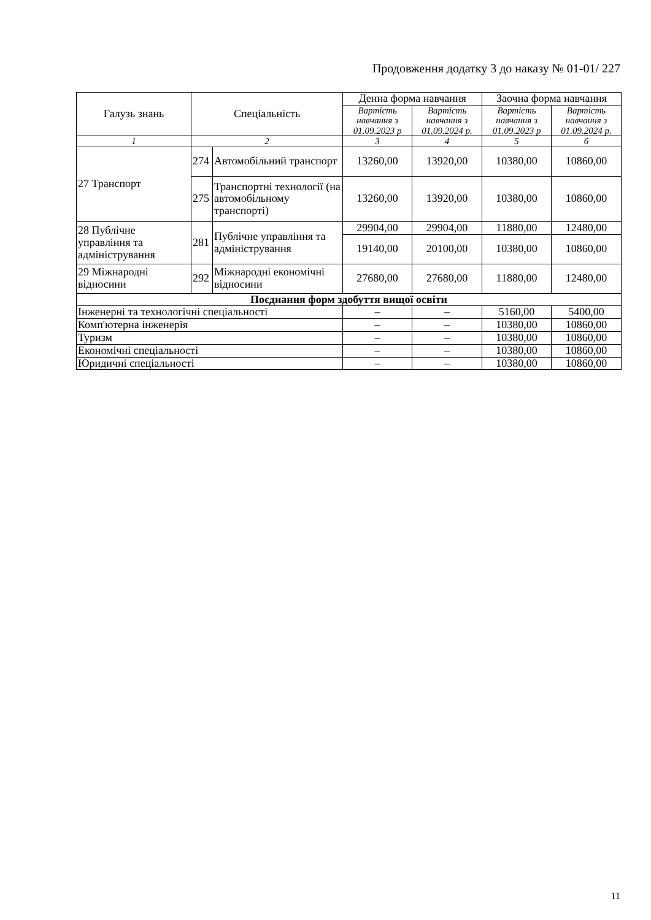Продовження додатку 3 до наказу № 01-01/ 227
| Галузь знань | Спеціальність | | Денна форма навчання | | Заочна форма навчання | |
| --- | --- | --- | --- | --- | --- | --- |
| | | | Вартість навчання з 01.09.2023 р | Вартість навчання з 01.09.2024 р. | Вартість навчання з 01.09.2023 р | Вартість навчання з 01.09.2024 р. |
| 1 | 2 | | 3 | 4 | 5 | 6 |
| 27 Транспорт | 274 | Автомобільний транспорт | 13260,00 | 13920,00 | 10380,00 | 10860,00 |
| | 275 | Транспортні технології (на автомобільному транспорті) | 13260,00 | 13920,00 | 10380,00 | 10860,00 |
| 28 Публічне управління та адміністрування | 281 | Публічне управління та адміністрування | 29904,00 | 29904,00 | 11880,00 | 12480,00 |
| | | | 19140,00 | 20100,00 | 10380,00 | 10860,00 |
| 29 Міжнародні відносини | 292 | Міжнародні економічні відносини | 27680,00 | 27680,00 | 11880,00 | 12480,00 |
| Поєднання форм здобуття вищої освіти | | | | | | |
| Інженерні та технологічні спеціальності | | | – | – | 5160,00 | 5400,00 |
| Комп'ютерна інженерія | | | – | – | 10380,00 | 10860,00 |
| Туризм | | | – | – | 10380,00 | 10860,00 |
| Економічні спеціальності | | | – | – | 10380,00 | 10860,00 |
| Юридичні спеціальності | | | – | – | 10380,00 | 10860,00 |
11